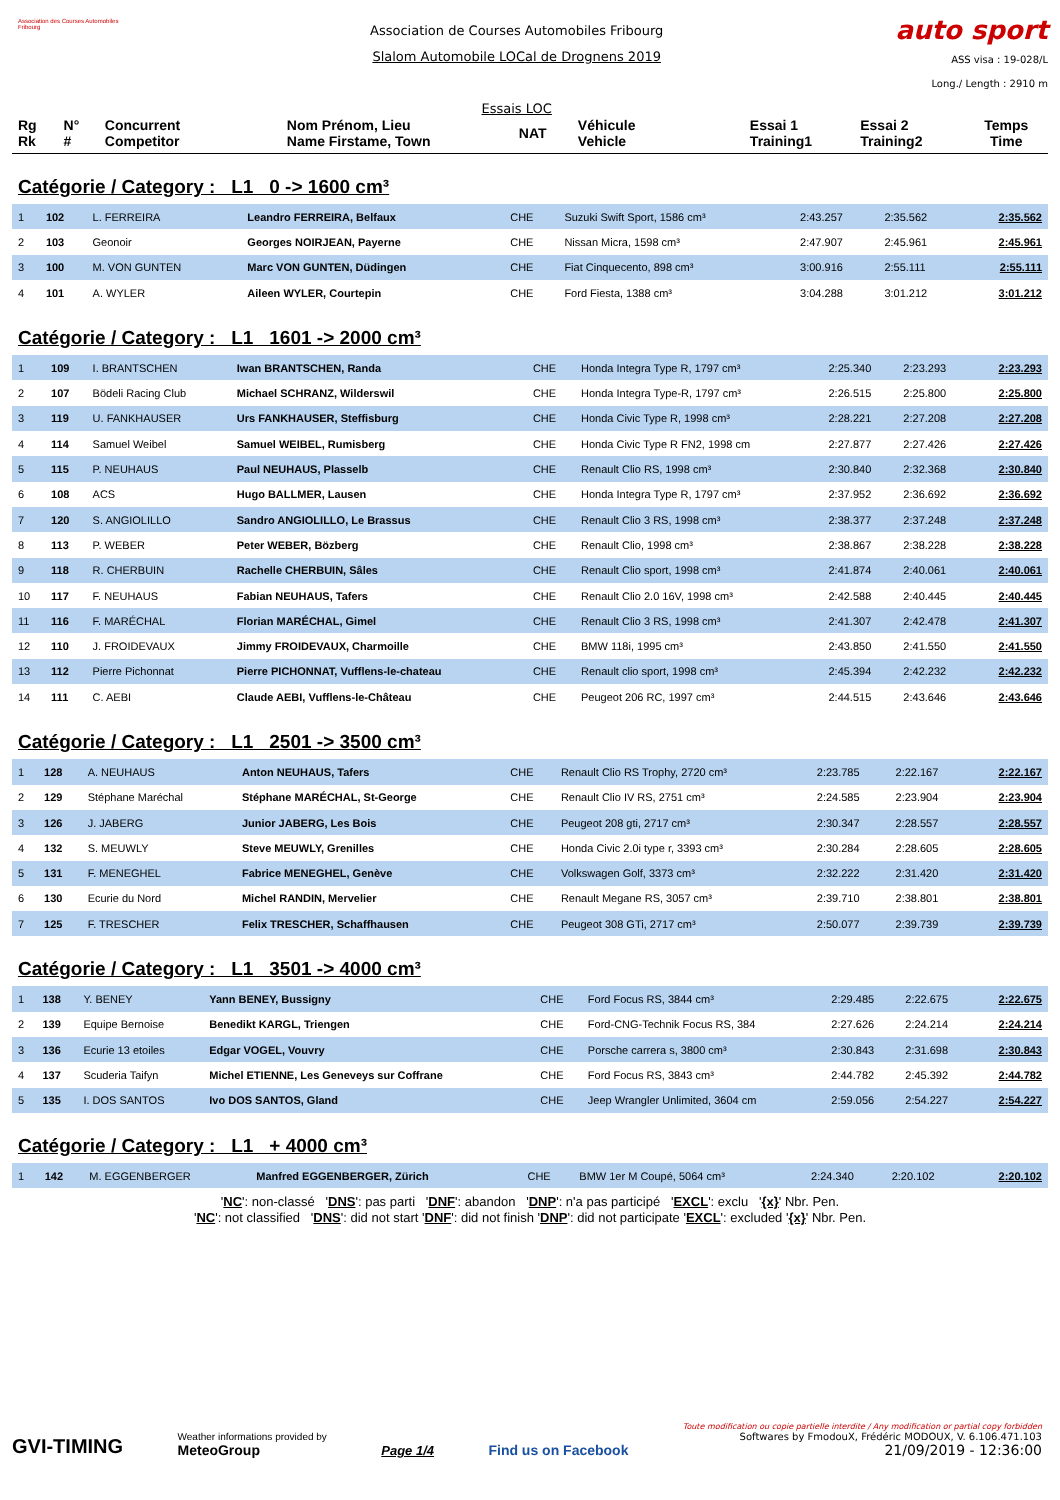Association des Courses Automobiles Fribourg
Association de Courses Automobiles Fribourg
Slalom Automobile LOCal de Drognens 2019
Essais LOC
auto sport
ASS visa : 19-028/L
Long./ Length : 2910 m
| Rg Rk | N° # | Concurrent Competitor | Nom Prénom, Lieu Name Firstame, Town | NAT | Véhicule Vehicle | Essai 1 Training1 | Essai 2 Training2 | Temps Time |
Catégorie / Category : L1 0 -> 1600 cm³
| 1 | 102 | L. FERREIRA | Leandro FERREIRA, Belfaux | CHE | Suzuki Swift Sport, 1586 cm³ | 2:43.257 | 2:35.562 | 2:35.562 |
| 2 | 103 | Geonoir | Georges NOIRJEAN, Payerne | CHE | Nissan Micra, 1598 cm³ | 2:47.907 | 2:45.961 | 2:45.961 |
| 3 | 100 | M. VON GUNTEN | Marc VON GUNTEN, Düdingen | CHE | Fiat Cinquecento, 898 cm³ | 3:00.916 | 2:55.111 | 2:55.111 |
| 4 | 101 | A. WYLER | Aileen WYLER, Courtepin | CHE | Ford Fiesta, 1388 cm³ | 3:04.288 | 3:01.212 | 3:01.212 |
Catégorie / Category : L1 1601 -> 2000 cm³
| 1 | 109 | I. BRANTSCHEN | Iwan BRANTSCHEN, Randa | CHE | Honda Integra Type R, 1797 cm³ | 2:25.340 | 2:23.293 | 2:23.293 |
| 2 | 107 | Bödeli Racing Club | Michael SCHRANZ, Wilderswil | CHE | Honda Integra Type-R, 1797 cm³ | 2:26.515 | 2:25.800 | 2:25.800 |
| 3 | 119 | U. FANKHAUSER | Urs FANKHAUSER, Steffisburg | CHE | Honda Civic Type R, 1998 cm³ | 2:28.221 | 2:27.208 | 2:27.208 |
| 4 | 114 | Samuel Weibel | Samuel WEIBEL, Rumisberg | CHE | Honda Civic Type R FN2, 1998 cm | 2:27.877 | 2:27.426 | 2:27.426 |
| 5 | 115 | P. NEUHAUS | Paul NEUHAUS, Plasselb | CHE | Renault Clio RS, 1998 cm³ | 2:30.840 | 2:32.368 | 2:30.840 |
| 6 | 108 | ACS | Hugo BALLMER, Lausen | CHE | Honda Integra Type R, 1797 cm³ | 2:37.952 | 2:36.692 | 2:36.692 |
| 7 | 120 | S. ANGIOLILLO | Sandro ANGIOLILLO, Le Brassus | CHE | Renault Clio 3 RS, 1998 cm³ | 2:38.377 | 2:37.248 | 2:37.248 |
| 8 | 113 | P. WEBER | Peter WEBER, Bözberg | CHE | Renault Clio, 1998 cm³ | 2:38.867 | 2:38.228 | 2:38.228 |
| 9 | 118 | R. CHERBUIN | Rachelle CHERBUIN, Sâles | CHE | Renault Clio sport, 1998 cm³ | 2:41.874 | 2:40.061 | 2:40.061 |
| 10 | 117 | F. NEUHAUS | Fabian NEUHAUS, Tafers | CHE | Renault Clio 2.0 16V, 1998 cm³ | 2:42.588 | 2:40.445 | 2:40.445 |
| 11 | 116 | F. MARÉCHAL | Florian MARÉCHAL, Gimel | CHE | Renault Clio 3 RS, 1998 cm³ | 2:41.307 | 2:42.478 | 2:41.307 |
| 12 | 110 | J. FROIDEVAUX | Jimmy FROIDEVAUX, Charmoille | CHE | BMW 118i, 1995 cm³ | 2:43.850 | 2:41.550 | 2:41.550 |
| 13 | 112 | Pierre Pichonnat | Pierre PICHONNAT, Vufflens-le-chateau | CHE | Renault clio sport, 1998 cm³ | 2:45.394 | 2:42.232 | 2:42.232 |
| 14 | 111 | C. AEBI | Claude AEBI, Vufflens-le-Château | CHE | Peugeot 206 RC, 1997 cm³ | 2:44.515 | 2:43.646 | 2:43.646 |
Catégorie / Category : L1 2501 -> 3500 cm³
| 1 | 128 | A. NEUHAUS | Anton NEUHAUS, Tafers | CHE | Renault Clio RS Trophy, 2720 cm³ | 2:23.785 | 2:22.167 | 2:22.167 |
| 2 | 129 | Stéphane Maréchal | Stéphane MARÉCHAL, St-George | CHE | Renault Clio IV RS, 2751 cm³ | 2:24.585 | 2:23.904 | 2:23.904 |
| 3 | 126 | J. JABERG | Junior JABERG, Les Bois | CHE | Peugeot 208 gti, 2717 cm³ | 2:30.347 | 2:28.557 | 2:28.557 |
| 4 | 132 | S. MEUWLY | Steve MEUWLY, Grenilles | CHE | Honda Civic 2.0i type r, 3393 cm³ | 2:30.284 | 2:28.605 | 2:28.605 |
| 5 | 131 | F. MENEGHEL | Fabrice MENEGHEL, Genève | CHE | Volkswagen Golf, 3373 cm³ | 2:32.222 | 2:31.420 | 2:31.420 |
| 6 | 130 | Ecurie du Nord | Michel RANDIN, Mervelier | CHE | Renault Megane RS, 3057 cm³ | 2:39.710 | 2:38.801 | 2:38.801 |
| 7 | 125 | F. TRESCHER | Felix TRESCHER, Schaffhausen | CHE | Peugeot 308 GTi, 2717 cm³ | 2:50.077 | 2:39.739 | 2:39.739 |
Catégorie / Category : L1 3501 -> 4000 cm³
| 1 | 138 | Y. BENEY | Yann BENEY, Bussigny | CHE | Ford Focus RS, 3844 cm³ | 2:29.485 | 2:22.675 | 2:22.675 |
| 2 | 139 | Equipe Bernoise | Benedikt KARGL, Triengen | CHE | Ford-CNG-Technik Focus RS, 384 | 2:27.626 | 2:24.214 | 2:24.214 |
| 3 | 136 | Ecurie 13 etoiles | Edgar VOGEL, Vouvry | CHE | Porsche carrera s, 3800 cm³ | 2:30.843 | 2:31.698 | 2:30.843 |
| 4 | 137 | Scuderia Taifyn | Michel ETIENNE, Les Geneveys sur Coffrane | CHE | Ford Focus RS, 3843 cm³ | 2:44.782 | 2:45.392 | 2:44.782 |
| 5 | 135 | I. DOS SANTOS | Ivo DOS SANTOS, Gland | CHE | Jeep Wrangler Unlimited, 3604 cm | 2:59.056 | 2:54.227 | 2:54.227 |
Catégorie / Category : L1 + 4000 cm³
| 1 | 142 | M. EGGENBERGER | Manfred EGGENBERGER, Zürich | CHE | BMW 1er M Coupé, 5064 cm³ | 2:24.340 | 2:20.102 | 2:20.102 |
'NC': non-classé 'DNS': pas parti 'DNF': abandon 'DNP': n'a pas participé 'EXCL': exclu '{x}' Nbr. Pen.
'NC': not classified 'DNS': did not start 'DNF': did not finish 'DNP': did not participate 'EXCL': excluded '{x}' Nbr. Pen.
GVI-TIMING
Weather informations provided by
MeteoGroup
Page 1/4
Find us on Facebook
Toute modification ou copie partielle interdite / Any modification or partial copy forbidden
Softwares by FmodouX, Frédéric MODOUX, V. 6.106.471.103
21/09/2019 - 12:36:00